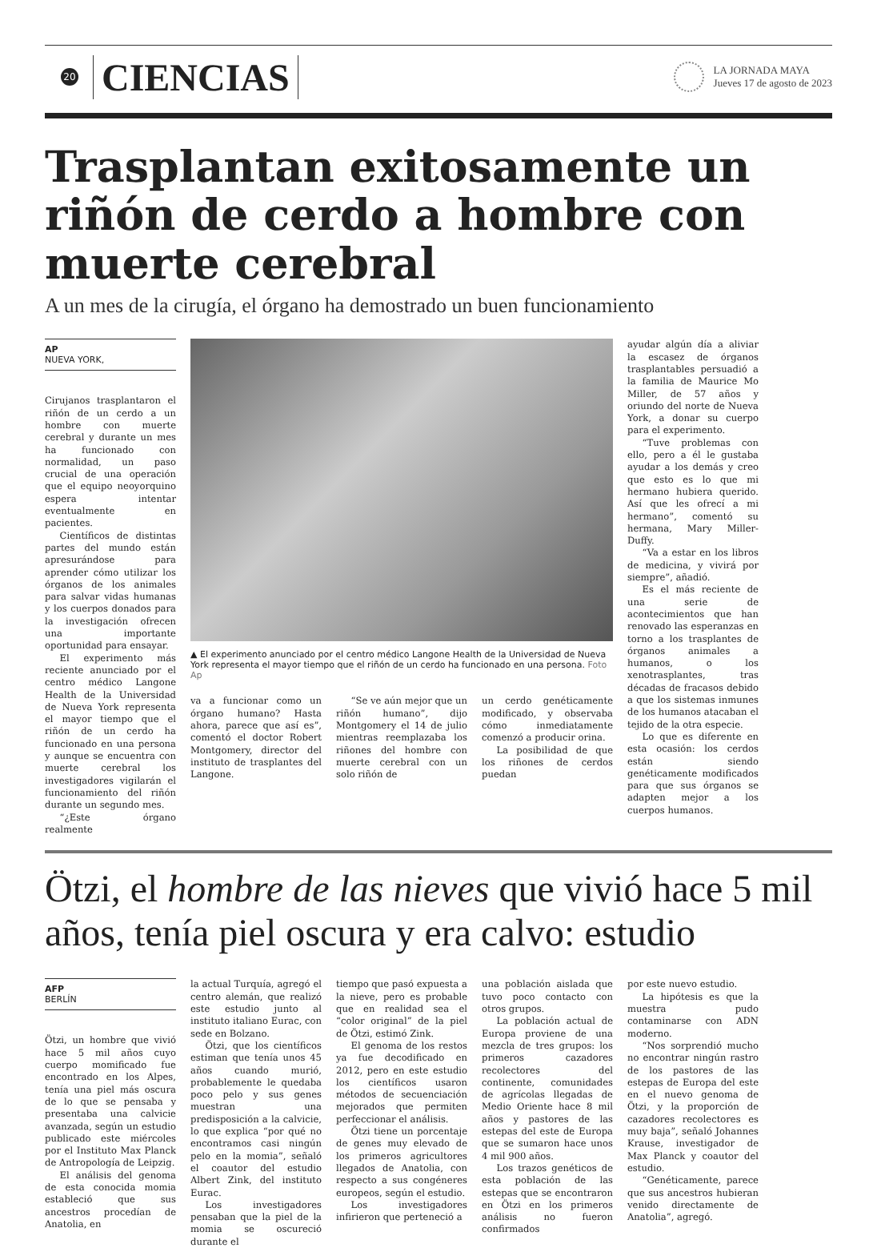20
CIENCIAS
LA JORNADA MAYA
Jueves 17 de agosto de 2023
Trasplantan exitosamente un riñón de cerdo a hombre con muerte cerebral
A un mes de la cirugía, el órgano ha demostrado un buen funcionamiento
AP
NUEVA YORK,
Cirujanos trasplantaron el riñón de un cerdo a un hombre con muerte cerebral y durante un mes ha funcionado con normalidad, un paso crucial de una operación que el equipo neoyorquino espera intentar eventualmente en pacientes.
Científicos de distintas partes del mundo están apresurándose para aprender cómo utilizar los órganos de los animales para salvar vidas humanas y los cuerpos donados para la investigación ofrecen una importante oportunidad para ensayar.
El experimento más reciente anunciado por el centro médico Langone Health de la Universidad de Nueva York representa el mayor tiempo que el riñón de un cerdo ha funcionado en una persona y aunque se encuentra con muerte cerebral los investigadores vigilarán el funcionamiento del riñón durante un segundo mes.
“¿Este órgano realmente
▲ El experimento anunciado por el centro médico Langone Health de la Universidad de Nueva York representa el mayor tiempo que el riñón de un cerdo ha funcionado en una persona. Foto Ap
va a funcionar como un órgano humano? Hasta ahora, parece que así es”, comentó el doctor Robert Montgomery, director del instituto de trasplantes del Langone.
“Se ve aún mejor que un riñón humano”, dijo Montgomery el 14 de julio mientras reemplazaba los riñones del hombre con muerte cerebral con un solo riñón de
un cerdo genéticamente modificado, y observaba cómo inmediatamente comenzó a producir orina.
La posibilidad de que los riñones de cerdos puedan
ayudar algún día a aliviar la escasez de órganos trasplantables persuadió a la familia de Maurice Mo Miller, de 57 años y oriundo del norte de Nueva York, a donar su cuerpo para el experimento.
“Tuve problemas con ello, pero a él le gustaba ayudar a los demás y creo que esto es lo que mi hermano hubiera querido. Así que les ofrecí a mi hermano”, comentó su hermana, Mary Miller-Duffy.
“Va a estar en los libros de medicina, y vivirá por siempre”, añadió.
Es el más reciente de una serie de acontecimientos que han renovado las esperanzas en torno a los trasplantes de órganos animales a humanos, o los xenotrasplantes, tras décadas de fracasos debido a que los sistemas inmunes de los humanos atacaban el tejido de la otra especie.
Lo que es diferente en esta ocasión: los cerdos están siendo genéticamente modificados para que sus órganos se adapten mejor a los cuerpos humanos.
Ötzi, el hombre de las nieves que vivió hace 5 mil años, tenía piel oscura y era calvo: estudio
AFP
BERLÍN
Ötzi, un hombre que vivió hace 5 mil años cuyo cuerpo momificado fue encontrado en los Alpes, tenía una piel más oscura de lo que se pensaba y presentaba una calvicie avanzada, según un estudio publicado este miércoles por el Instituto Max Planck de Antropología de Leipzig.
El análisis del genoma de esta conocida momia estableció que sus ancestros procedían de Anatolia, en
la actual Turquía, agregó el centro alemán, que realizó este estudio junto al instituto italiano Eurac, con sede en Bolzano.
Ötzi, que los científicos estiman que tenía unos 45 años cuando murió, probablemente le quedaba poco pelo y sus genes muestran una predisposición a la calvicie, lo que explica “por qué no encontramos casi ningún pelo en la momia”, señaló el coautor del estudio Albert Zink, del instituto Eurac.
Los investigadores pensaban que la piel de la momia se oscureció durante el
tiempo que pasó expuesta a la nieve, pero es probable que en realidad sea el “color original” de la piel de Ötzi, estimó Zink.
El genoma de los restos ya fue decodificado en 2012, pero en este estudio los científicos usaron métodos de secuenciación mejorados que permiten perfeccionar el análisis.
Ötzi tiene un porcentaje de genes muy elevado de los primeros agricultores llegados de Anatolia, con respecto a sus congéneres europeos, según el estudio.
Los investigadores infirieron que perteneció a
una población aislada que tuvo poco contacto con otros grupos.
La población actual de Europa proviene de una mezcla de tres grupos: los primeros cazadores recolectores del continente, comunidades de agrícolas llegadas de Medio Oriente hace 8 mil años y pastores de las estepas del este de Europa que se sumaron hace unos 4 mil 900 años.
Los trazos genéticos de esta población de las estepas que se encontraron en Ötzi en los primeros análisis no fueron confirmados
por este nuevo estudio.
La hipótesis es que la muestra pudo contaminarse con ADN moderno.
“Nos sorprendió mucho no encontrar ningún rastro de los pastores de las estepas de Europa del este en el nuevo genoma de Ötzi, y la proporción de cazadores recolectores es muy baja”, señaló Johannes Krause, investigador de Max Planck y coautor del estudio.
“Genéticamente, parece que sus ancestros hubieran venido directamente de Anatolia”, agregó.